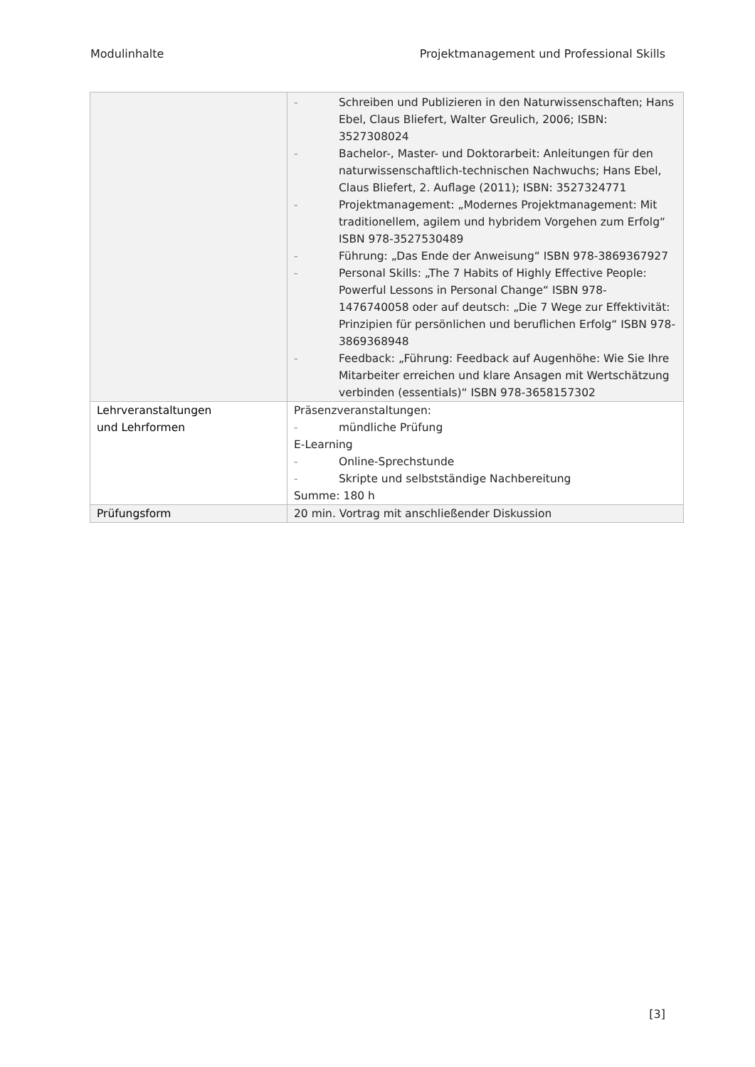Modulinhalte Projektmanagement und Professional Skills
| | - Schreiben und Publizieren in den Naturwissenschaften; Hans Ebel, Claus Bliefert, Walter Greulich, 2006; ISBN: 3527308024 - Bachelor-, Master- und Doktorarbeit: Anleitungen für den naturwissenschaftlich-technischen Nachwuchs; Hans Ebel, Claus Bliefert, 2. Auflage (2011); ISBN: 3527324771 - Projektmanagement: „Modernes Projektmanagement: Mit traditionellem, agilem und hybridem Vorgehen zum Erfolg“ ISBN 978-3527530489 - Führung: „Das Ende der Anweisung“ ISBN 978-3869367927 - Personal Skills: „The 7 Habits of Highly Effective People: Powerful Lessons in Personal Change“ ISBN 978-1476740058 oder auf deutsch: „Die 7 Wege zur Effektivität: Prinzipien für persönlichen und beruflichen Erfolg“ ISBN 978-3869368948 - Feedback: „Führung: Feedback auf Augenhöhe: Wie Sie Ihre Mitarbeiter erreichen und klare Ansagen mit Wertschätzung verbinden (essentials)“ ISBN 978-3658157302 |
| Lehrveranstaltungen und Lehrformen | Präsenzveranstaltungen: - mündliche Prüfung E-Learning - Online-Sprechstunde - Skripte und selbstständige Nachbereitung Summe: 180 h |
| Prüfungsform | 20 min. Vortrag mit anschließender Diskussion |
[3]